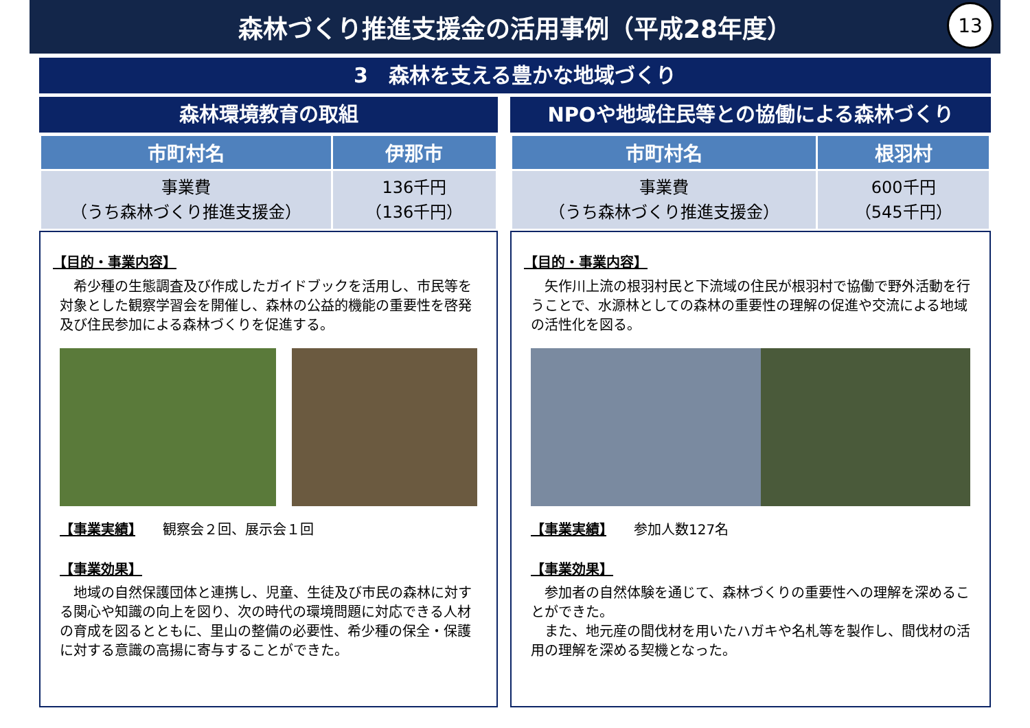森林づくり推進支援金の活用事例（平成28年度）
13
3　森林を支える豊かな地域づくり
森林環境教育の取組
| 市町村名 | 伊那市 |
| --- | --- |
| 事業費 （うち森林づくり推進支援金） | 136千円 （136千円） |
【目的・事業内容】
　希少種の生態調査及び作成したガイドブックを活用し、市民等を対象とした観察学習会を開催し、森林の公益的機能の重要性を啓発及び住民参加による森林づくりを促進する。
【事業実績】　　観察会２回、展示会１回
【事業効果】
　地域の自然保護団体と連携し、児童、生徒及び市民の森林に対する関心や知識の向上を図り、次の時代の環境問題に対応できる人材の育成を図るとともに、里山の整備の必要性、希少種の保全・保護に対する意識の高揚に寄与することができた。
NPOや地域住民等との協働による森林づくり
| 市町村名 | 根羽村 |
| --- | --- |
| 事業費 （うち森林づくり推進支援金） | 600千円 （545千円） |
【目的・事業内容】
　矢作川上流の根羽村民と下流域の住民が根羽村で協働で野外活動を行うことで、水源林としての森林の重要性の理解の促進や交流による地域の活性化を図る。
【事業実績】　　参加人数127名
【事業効果】
　参加者の自然体験を通じて、森林づくりの重要性への理解を深めることができた。
　また、地元産の間伐材を用いたハガキや名札等を製作し、間伐材の活用の理解を深める契機となった。